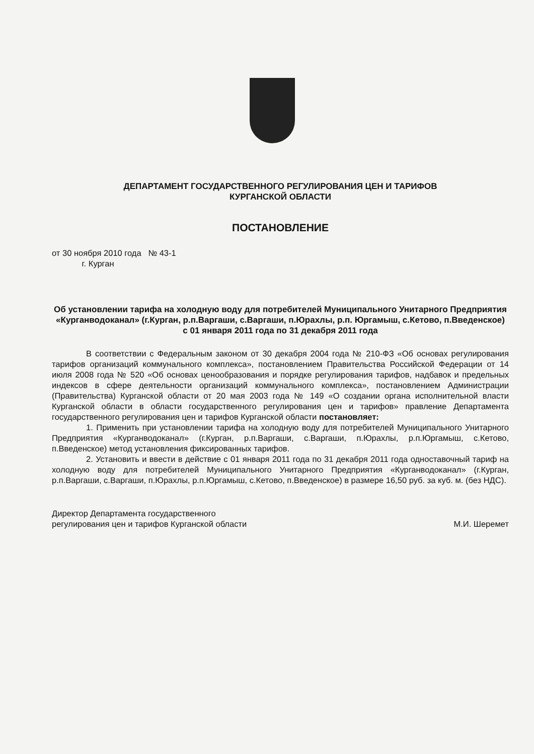ДЕПАРТАМЕНТ ГОСУДАРСТВЕННОГО РЕГУЛИРОВАНИЯ ЦЕН И ТАРИФОВ
КУРГАНСКОЙ ОБЛАСТИ
ПОСТАНОВЛЕНИЕ
от 30 ноября 2010 года № 43-1
г. Курган
Об установлении тарифа на холодную воду для потребителей Муниципального Унитарного Предприятия «Курганводоканал» (г.Курган, р.п.Варгаши, с.Варгаши, п.Юрахлы, р.п. Юргамыш, с.Кетово, п.Введенское)
с 01 января 2011 года по 31 декабря 2011 года
В соответствии с Федеральным законом от 30 декабря 2004 года № 210-ФЗ «Об основах регулирования тарифов организаций коммунального комплекса», постановлением Правительства Российской Федерации от 14 июля 2008 года № 520 «Об основах ценообразования и порядке регулирования тарифов, надбавок и предельных индексов в сфере деятельности организаций коммунального комплекса», постановлением Администрации (Правительства) Курганской области от 20 мая 2003 года № 149 «О создании органа исполнительной власти Курганской области в области государственного регулирования цен и тарифов» правление Департамента государственного регулирования цен и тарифов Курганской области постановляет:
1. Применить при установлении тарифа на холодную воду для потребителей Муниципального Унитарного Предприятия «Курганводоканал» (г.Курган, р.п.Варгаши, с.Варгаши, п.Юрахлы, р.п.Юргамыш, с.Кетово, п.Введенское) метод установления фиксированных тарифов.
2. Установить и ввести в действие с 01 января 2011 года по 31 декабря 2011 года одноставочный тариф на холодную воду для потребителей Муниципального Унитарного Предприятия «Курганводоканал» (г.Курган, р.п.Варгаши, с.Варгаши, п.Юрахлы, р.п.Юргамыш, с.Кетово, п.Введенское) в размере 16,50 руб. за куб. м. (без НДС).
Директор Департамента государственного
регулирования цен и тарифов Курганской области
М.И. Шеремет